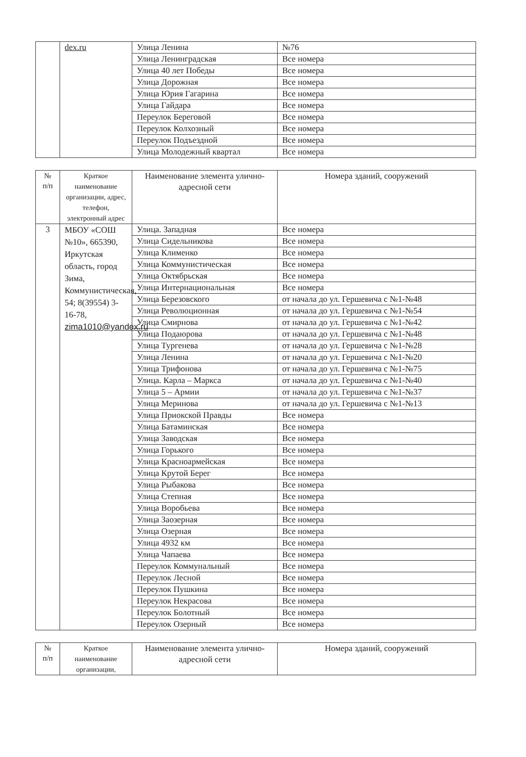| | dex.ru | Улица Ленина | №76 |
| | | Улица Ленинградская | Все номера |
| | | Улица 40 лет Победы | Все номера |
| | | Улица Дорожная | Все номера |
| | | Улица Юрия Гагарина | Все номера |
| | | Улица Гайдара | Все номера |
| | | Переулок Береговой | Все номера |
| | | Переулок Колхозный | Все номера |
| | | Переулок Подъездной | Все номера |
| | | Улица Молодежный квартал | Все номера |
| № п/п | Краткое наименование организации, адрес, телефон, электронный адрес | Наименование элемента улично-адресной сети | Номера зданий, сооружений |
| --- | --- | --- | --- |
| 3 | МБОУ «СОШ №10», 665390, Иркутская область, город Зима, Коммунистическая, 54; 8(39554) 3-16-78, zima1010@yandex.ru | Улица. Западная | Все номера |
| | | Улица Сидельникова | Все номера |
| | | Улица Клименко | Все номера |
| | | Улица Коммунистическая | Все номера |
| | | Улица Октябрьская | Все номера |
| | | Улица Интернациональная | Все номера |
| | | Улица Березовского | от начала до ул. Гершевича с №1-№48 |
| | | Улица Революционная | от начала до ул. Гершевича с №1-№54 |
| | | Улица Смирнова | от начала до ул. Гершевича с №1-№42 |
| | | Улица Подаюрова | от начала до ул. Гершевича с №1-№48 |
| | | Улица Тургенева | от начала до ул. Гершевича с №1-№28 |
| | | Улица Ленина | от начала до ул. Гершевича с №1-№20 |
| | | Улица Трифонова | от начала до ул. Гершевича с №1-№75 |
| | | Улица. Карла – Маркса | от начала до ул. Гершевича с №1-№40 |
| | | Улица 5 – Армии | от начала до ул. Гершевича с №1-№37 |
| | | Улица Меринова | от начала до ул. Гершевича с №1-№13 |
| | | Улица Приокской Правды | Все номера |
| | | Улица Батаминская | Все номера |
| | | Улица Заводская | Все номера |
| | | Улица Горького | Все номера |
| | | Улица Красноармейская | Все номера |
| | | Улица Крутой Берег | Все номера |
| | | Улица Рыбакова | Все номера |
| | | Улица Степная | Все номера |
| | | Улица Воробьева | Все номера |
| | | Улица Заозерная | Все номера |
| | | Улица Озерная | Все номера |
| | | Улица 4932 км | Все номера |
| | | Улица Чапаева | Все номера |
| | | Переулок Коммунальный | Все номера |
| | | Переулок Лесной | Все номера |
| | | Переулок Пушкина | Все номера |
| | | Переулок Некрасова | Все номера |
| | | Переулок Болотный | Все номера |
| | | Переулок Озерный | Все номера |
| № п/п | Краткое наименование организации, | Наименование элемента улично-адресной сети | Номера зданий, сооружений |
| --- | --- | --- | --- |